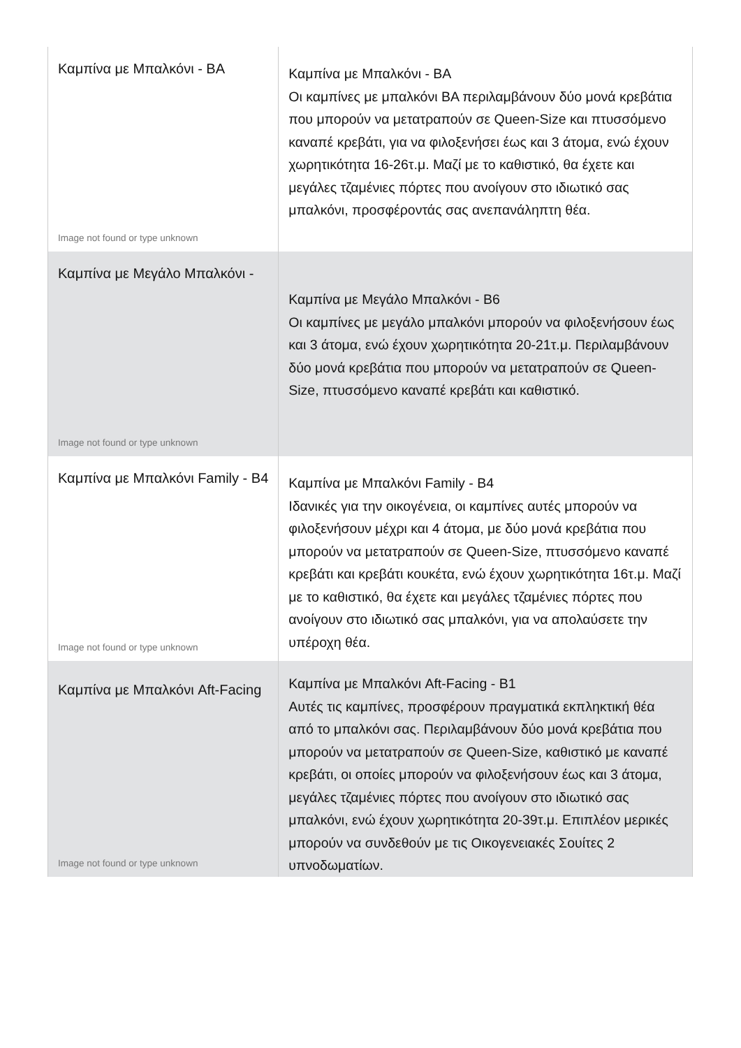| Καμπίνα με Μπαλκόνι - BA Image not found or type unknown | Καμπίνα με Μπαλκόνι - BA Οι καμπίνες με μπαλκόνι BA περιλαμβάνουν δύο μονά κρεβάτια που μπορούν να μετατραπούν σε Queen-Size και πτυσσόμενο καναπέ κρεβάτι, για να φιλοξενήσει έως και 3 άτομα, ενώ έχουν χωρητικότητα 16-26τ.μ. Μαζί με το καθιστικό, θα έχετε και μεγάλες τζαμένιες πόρτες που ανοίγουν στο ιδιωτικό σας μπαλκόνι, προσφέροντάς σας ανεπανάληπτη θέα. |
| Καμπίνα με Μεγάλο Μπαλκόνι - Image not found or type unknown | Καμπίνα με Μεγάλο Μπαλκόνι - B6 Οι καμπίνες με μεγάλο μπαλκόνι μπορούν να φιλοξενήσουν έως και 3 άτομα, ενώ έχουν χωρητικότητα 20-21τ.μ. Περιλαμβάνουν δύο μονά κρεβάτια που μπορούν να μετατραπούν σε Queen-Size, πτυσσόμενο καναπέ κρεβάτι και καθιστικό. |
| Καμπίνα με Μπαλκόνι Family - B4 Image not found or type unknown | Καμπίνα με Μπαλκόνι Family - B4 Ιδανικές για την οικογένεια, οι καμπίνες αυτές μπορούν να φιλοξενήσουν μέχρι και 4 άτομα, με δύο μονά κρεβάτια που μπορούν να μετατραπούν σε Queen-Size, πτυσσόμενο καναπέ κρεβάτι και κρεβάτι κουκέτα, ενώ έχουν χωρητικότητα 16τ.μ. Μαζί με το καθιστικό, θα έχετε και μεγάλες τζαμένιες πόρτες που ανοίγουν στο ιδιωτικό σας μπαλκόνι, για να απολαύσετε την υπέροχη θέα. |
| Καμπίνα με Μπαλκόνι Aft-Facing Image not found or type unknown | Καμπίνα με Μπαλκόνι Aft-Facing - B1 Αυτές τις καμπίνες, προσφέρουν πραγματικά εκπληκτική θέα από το μπαλκόνι σας. Περιλαμβάνουν δύο μονά κρεβάτια που μπορούν να μετατραπούν σε Queen-Size, καθιστικό με καναπέ κρεβάτι, οι οποίες μπορούν να φιλοξενήσουν έως και 3 άτομα, μεγάλες τζαμένιες πόρτες που ανοίγουν στο ιδιωτικό σας μπαλκόνι, ενώ έχουν χωρητικότητα 20-39τ.μ. Επιπλέον μερικές μπορούν να συνδεθούν με τις Οικογενειακές Σουίτες 2 υπνοδωματίων. |